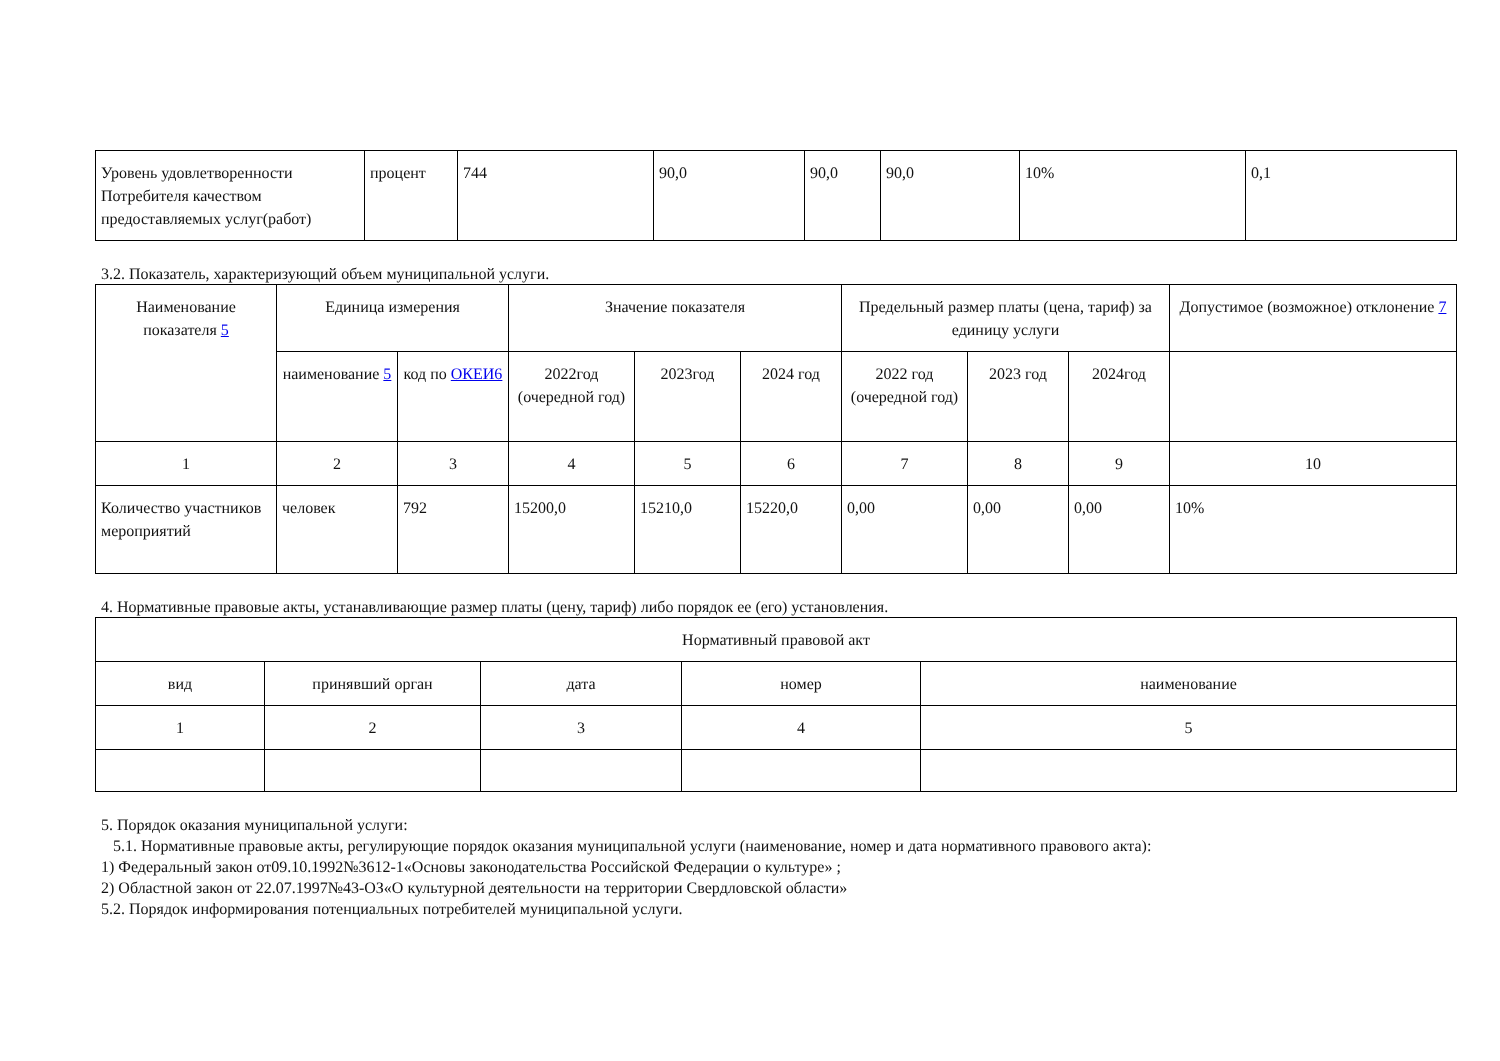| Уровень удовлетворенности Потребителя качеством предоставляемых услуг(работ) | процент | 744 | 90,0 | 90,0 | 90,0 | 10% | 0,1 |
3.2. Показатель, характеризующий объем муниципальной услуги.
| Наименование показателя 5 | Единица измерения | | Значение показателя | | | Предельный размер платы (цена, тариф) за единицу услуги | | | Допустимое (возможное) отклонение 7 |
| --- | --- | --- | --- | --- | --- | --- | --- | --- | --- |
| | наименование 5 | код по ОКЕИ6 | 2022год (очередной год) | 2023год | 2024 год | 2022 год (очередной год) | 2023 год | 2024год | |
| 1 | 2 | 3 | 4 | 5 | 6 | 7 | 8 | 9 | 10 |
| Количество участников мероприятий | человек | 792 | 15200,0 | 15210,0 | 15220,0 | 0,00 | 0,00 | 0,00 | 10% |
4. Нормативные правовые акты, устанавливающие размер платы (цену, тариф) либо порядок ее (его) установления.
| Нормативный правовой акт | | | | |
| вид | принявший орган | дата | номер | наименование |
| 1 | 2 | 3 | 4 | 5 |
5. Порядок оказания муниципальной услуги:
5.1. Нормативные правовые акты, регулирующие порядок оказания муниципальной услуги (наименование, номер и дата нормативного правового акта):
1) Федеральный закон от09.10.1992№3612-1«Основы законодательства Российской Федерации о культуре» ;
2) Областной закон от 22.07.1997№43-ОЗ«О культурной деятельности на территории Свердловской области»
5.2. Порядок информирования потенциальных потребителей муниципальной услуги.